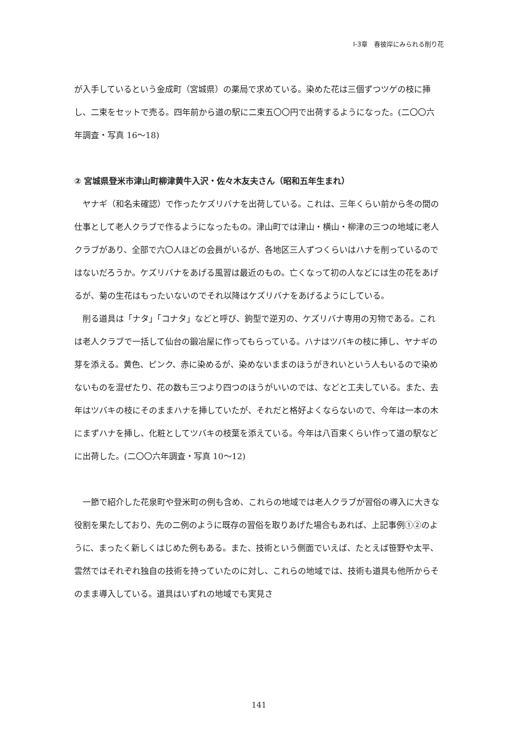Ⅰ-3章　春彼岸にみられる削り花
が入手しているという金成町（宮城県）の薬局で求めている。染めた花は三個ずつツゲの枝に挿し、二束をセットで売る。四年前から道の駅に二束五〇〇円で出荷するようになった。(二〇〇六年調査・写真 16～18)
② 宮城県登米市津山町柳津黄牛入沢・佐々木友夫さん（昭和五年生まれ）
ヤナギ（和名未確認）で作ったケズリバナを出荷している。これは、三年くらい前から冬の間の仕事として老人クラブで作るようになったもの。津山町では津山・横山・柳津の三つの地域に老人クラブがあり、全部で六〇人ほどの会員がいるが、各地区三人ずつくらいはハナを削っているのではないだろうか。ケズリバナをあげる風習は最近のもの。亡くなって初の人などには生の花をあげるが、菊の生花はもったいないのでそれ以降はケズリバナをあげるようにしている。
削る道具は「ナタ」「コナタ」などと呼び、鉤型で逆刃の、ケズリバナ専用の刃物である。これは老人クラブで一括して仙台の鍛冶屋に作ってもらっている。ハナはツバキの枝に挿し、ヤナギの芽を添える。黄色、ピンク、赤に染めるが、染めないままのほうがきれいという人もいるので染めないものを混ぜたり、花の数も三つより四つのほうがいいのでは、などと工夫している。また、去年はツバキの枝にそのままハナを挿していたが、それだと格好よくならないので、今年は一本の木にまずハナを挿し、化粧としてツバキの枝葉を添えている。今年は八百束くらい作って道の駅などに出荷した。(二〇〇六年調査・写真 10～12)
一節で紹介した花泉町や登米町の例も含め、これらの地域では老人クラブが習俗の導入に大きな役割を果たしており、先の二例のように既存の習俗を取りあげた場合もあれば、上記事例①②のように、まったく新しくはじめた例もある。また、技術という側面でいえば、たとえば笹野や太平、雲然ではそれぞれ独自の技術を持っていたのに対し、これらの地域では、技術も道具も他所からそのまま導入している。道具はいずれの地域でも実見さ
141